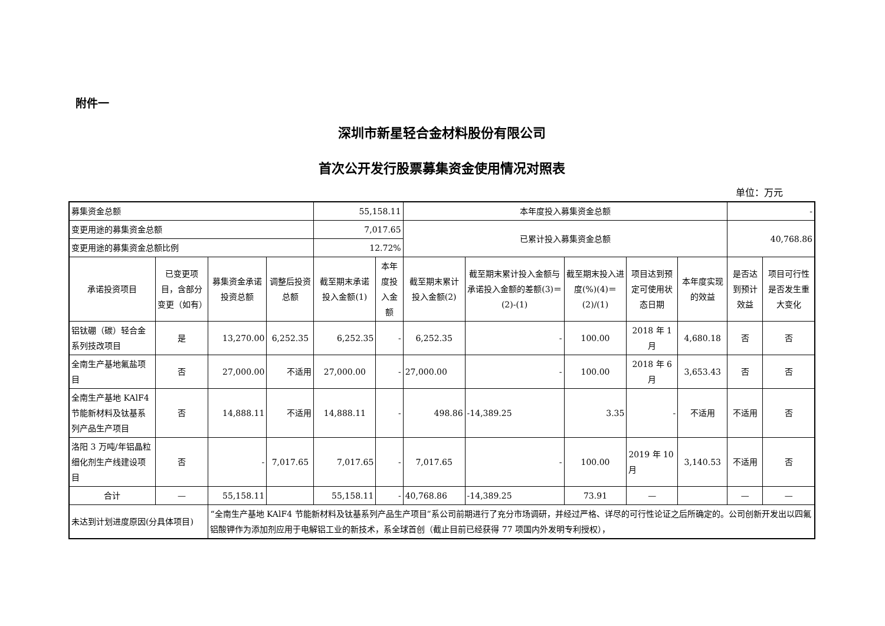附件一
深圳市新星轻合金材料股份有限公司
首次公开发行股票募集资金使用情况对照表
单位：万元
| 募集资金总额 | | | | 55,158.11 | | 本年度投入募集资金总额 | | | | | - | |
| 变更用途的募集资金总额 | | | | 7,017.65 | | 已累计投入募集资金总额 | | | | | 40,768.86 | |
| 变更用途的募集资金总额比例 | | | | 12.72% | | | | | | | | |
| 承诺投资项目 | 已变更项目，含部分变更（如有） | 募集资金承诺投资总额 | 调整后投资总额 | 截至期末承诺投入金额(1) | 本年度投入金额 | 截至期末累计投入金额(2) | 截至期末累计投入金额与承诺投入金额的差额(3)＝(2)-(1) | 截至期末投入进度(%)(4)＝(2)/(1) | 项目达到预定可使用状态日期 | 本年度实现的效益 | 是否达到预计效益 | 项目可行性是否发生重大变化 |
| 铝钛硼（碳）轻合金系列技改项目 | 是 | 13,270.00 | 6,252.35 | 6,252.35 | - | 6,252.35 | - | 100.00 | 2018 年 1 月 | 4,680.18 | 否 | 否 |
| 全南生产基地氟盐项目 | 否 | 27,000.00 | 不适用 | 27,000.00 | - | 27,000.00 | - | 100.00 | 2018 年 6 月 | 3,653.43 | 否 | 否 |
| 全南生产基地 KAlF4 节能新材料及钛基系列产品生产项目 | 否 | 14,888.11 | 不适用 | 14,888.11 | - | 498.86 | -14,389.25 | 3.35 | - | 不适用 | 不适用 | 否 |
| 洛阳 3 万吨/年铝晶粒细化剂生产线建设项目 | 否 | - | 7,017.65 | 7,017.65 | - | 7,017.65 | - | 100.00 | 2019 年 10 月 | 3,140.53 | 不适用 | 否 |
| 合计 | — | 55,158.11 | | 55,158.11 | - | 40,768.86 | -14,389.25 | 73.91 | — | | — | — |
| 未达到计划进度原因(分具体项目) | | “全南生产基地 KAlF4 节能新材料及钛基系列产品生产项目”系公司前期进行了充分市场调研，并经过严格、详尽的可行性论证之后所确定的。公司创新开发出以四氟铝酸钾作为添加剂应用于电解铝工业的新技术，系全球首创（截止目前已经获得 77 项国内外发明专利授权）， | | | | | | | | | | |